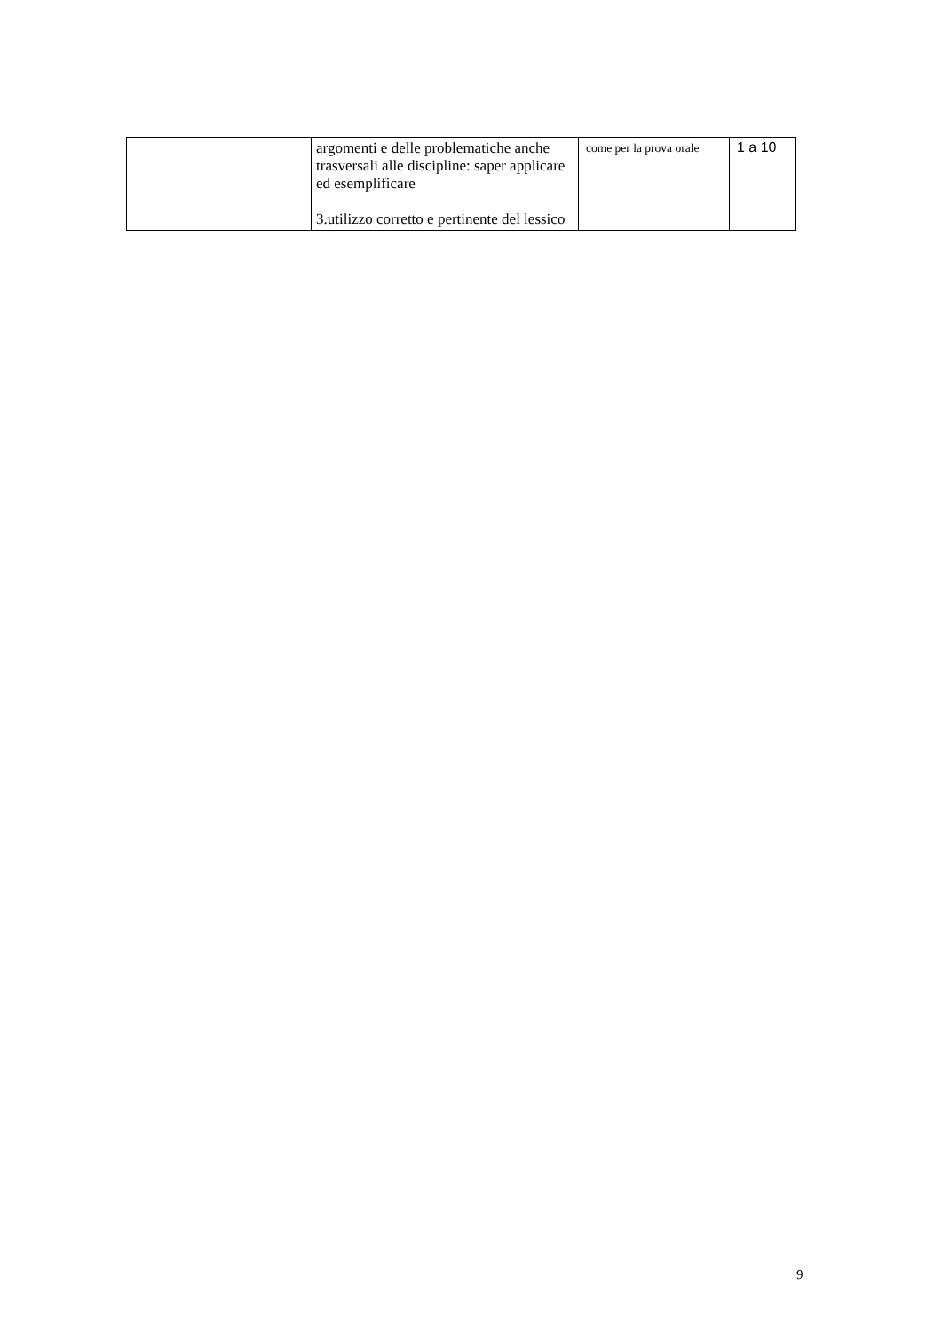| | argomenti e delle problematiche anche trasversali alle discipline: saper applicare ed esemplificare 3.utilizzo corretto e pertinente del lessico | come per la prova orale | 1 a 10 |
9